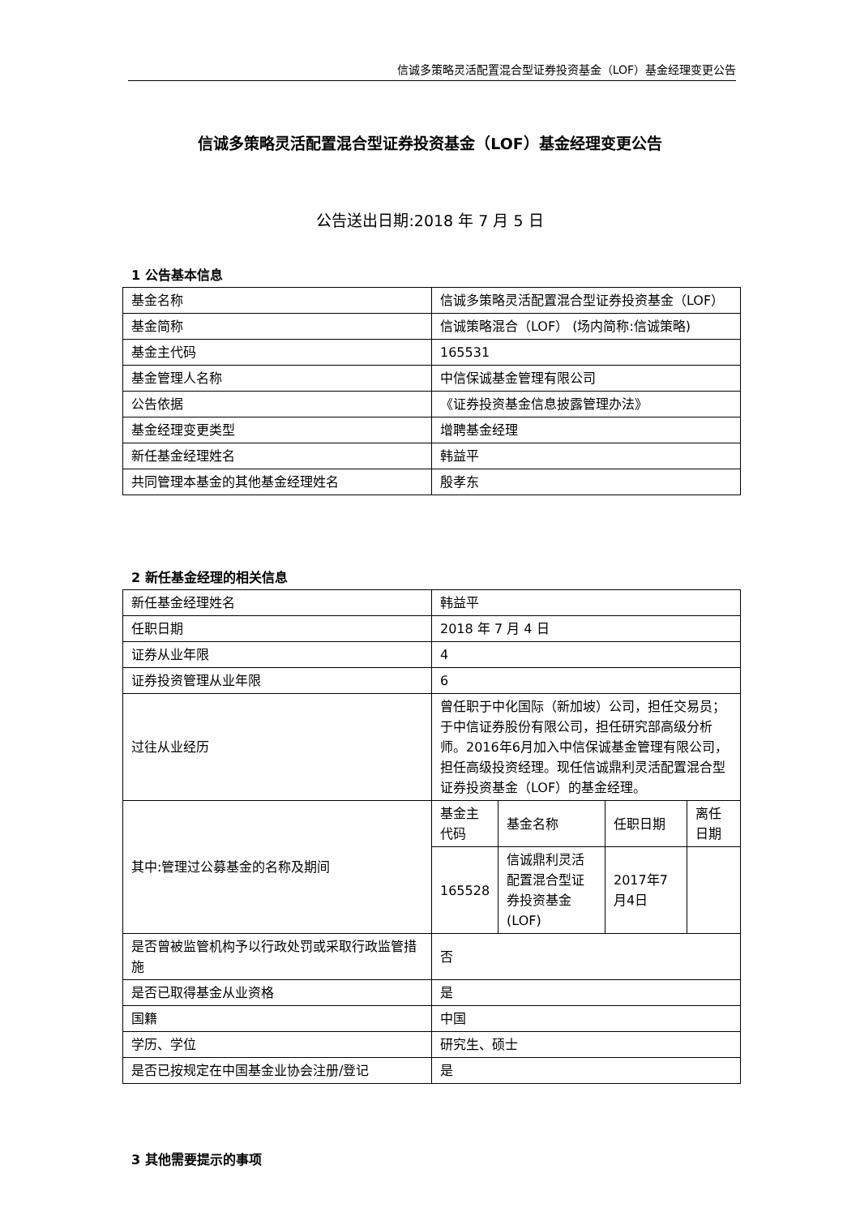信诚多策略灵活配置混合型证券投资基金（LOF）基金经理变更公告
信诚多策略灵活配置混合型证券投资基金（LOF）基金经理变更公告
公告送出日期:2018 年 7 月 5 日
1 公告基本信息
| 基金名称 | 信诚多策略灵活配置混合型证券投资基金（LOF） |
| 基金简称 | 信诚策略混合（LOF） (场内简称:信诚策略) |
| 基金主代码 | 165531 |
| 基金管理人名称 | 中信保诚基金管理有限公司 |
| 公告依据 | 《证券投资基金信息披露管理办法》 |
| 基金经理变更类型 | 增聘基金经理 |
| 新任基金经理姓名 | 韩益平 |
| 共同管理本基金的其他基金经理姓名 | 殷孝东 |
2 新任基金经理的相关信息
| 新任基金经理姓名 | 韩益平 |
| 任职日期 | 2018 年 7 月 4 日 |
| 证券从业年限 | 4 |
| 证券投资管理从业年限 | 6 |
| 过往从业经历 | 曾任职于中化国际（新加坡）公司，担任交易员；于中信证券股份有限公司，担任研究部高级分析师。2016年6月加入中信保诚基金管理有限公司，担任高级投资经理。现任信诚鼎利灵活配置混合型证券投资基金（LOF）的基金经理。 |
| 其中:管理过公募基金的名称及期间 | / 基金主代码 / 基金名称 / 任职日期 / 离任日期 / / 165528 / 信诚鼎利灵活配置混合型证券投资基金(LOF) / 2017年7月4日 / / |
| 是否曾被监管机构予以行政处罚或采取行政监管措施 | 否 |
| 是否已取得基金从业资格 | 是 |
| 国籍 | 中国 |
| 学历、学位 | 研究生、硕士 |
| 是否已按规定在中国基金业协会注册/登记 | 是 |
3 其他需要提示的事项